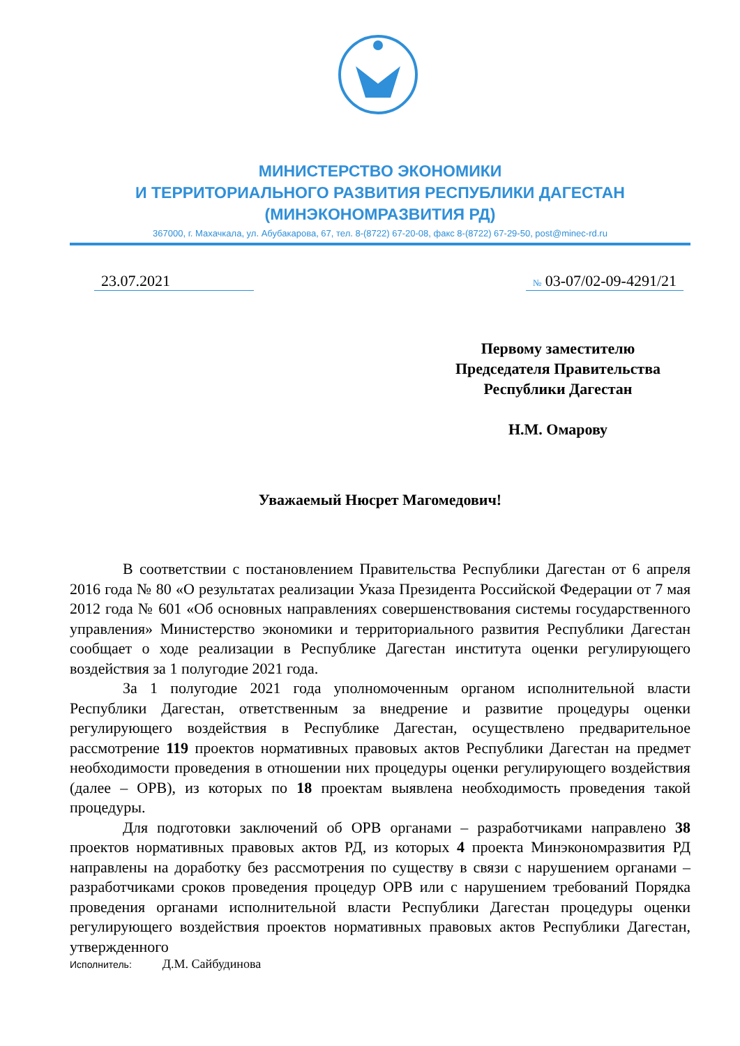МИНИСТЕРСТВО ЭКОНОМИКИ
И ТЕРРИТОРИАЛЬНОГО РАЗВИТИЯ РЕСПУБЛИКИ ДАГЕСТАН
(МИНЭКОНОМРАЗВИТИЯ РД)
367000, г. Махачкала, ул. Абубакарова, 67, тел. 8-(8722) 67-20-08, факс 8-(8722) 67-29-50, post@minec-rd.ru
23.07.2021 № 03-07/02-09-4291/21
Первому заместителю
Председателя Правительства
Республики Дагестан
Н.М. Омарову
Уважаемый Нюсрет Магомедович!
В соответствии с постановлением Правительства Республики Дагестан от 6 апреля 2016 года № 80 «О результатах реализации Указа Президента Российской Федерации от 7 мая 2012 года № 601 «Об основных направлениях совершенствования системы государственного управления» Министерство экономики и территориального развития Республики Дагестан сообщает о ходе реализации в Республике Дагестан института оценки регулирующего воздействия за 1 полугодие 2021 года.
За 1 полугодие 2021 года уполномоченным органом исполнительной власти Республики Дагестан, ответственным за внедрение и развитие процедуры оценки регулирующего воздействия в Республике Дагестан, осуществлено предварительное рассмотрение 119 проектов нормативных правовых актов Республики Дагестан на предмет необходимости проведения в отношении них процедуры оценки регулирующего воздействия (далее – ОРВ), из которых по 18 проектам выявлена необходимость проведения такой процедуры.
Для подготовки заключений об ОРВ органами – разработчиками направлено 38 проектов нормативных правовых актов РД, из которых 4 проекта Минэкономразвития РД направлены на доработку без рассмотрения по существу в связи с нарушением органами – разработчиками сроков проведения процедур ОРВ или с нарушением требований Порядка проведения органами исполнительной власти Республики Дагестан процедуры оценки регулирующего воздействия проектов нормативных правовых актов Республики Дагестан, утвержденного
Исполнитель: Д.М. Сайбудинова